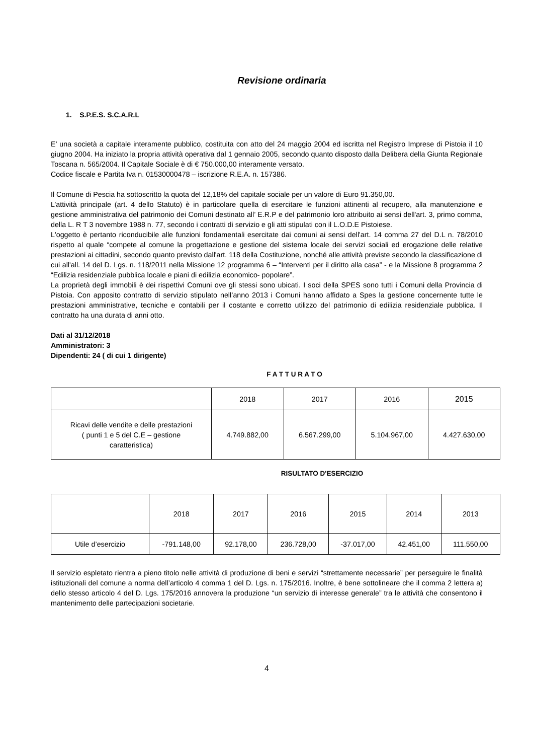Revisione ordinaria
1. S.P.E.S. S.C.A.R.L
E’ una società a capitale interamente pubblico, costituita con atto del 24 maggio 2004 ed iscritta nel Registro Imprese di Pistoia il 10 giugno 2004. Ha iniziato la propria attività operativa dal 1 gennaio 2005, secondo quanto disposto dalla Delibera della Giunta Regionale Toscana n. 565/2004. Il Capitale Sociale è di € 750.000,00 interamente versato.
Codice fiscale e Partita Iva n. 01530000478 – iscrizione R.E.A. n. 157386.
Il Comune di Pescia ha sottoscritto la quota del 12,18% del capitale sociale per un valore di Euro 91.350,00.
L’attività principale (art. 4 dello Statuto) è in particolare quella di esercitare le funzioni attinenti al recupero, alla manutenzione e gestione amministrativa del patrimonio dei Comuni destinato all’ E.R.P e del patrimonio loro attribuito ai sensi dell'art. 3, primo comma, della L. R T 3 novembre 1988 n. 77, secondo i contratti di servizio e gli atti stipulati con il L.O.D.E Pistoiese.
L'oggetto è pertanto riconducibile alle funzioni fondamentali esercitate dai comuni ai sensi dell'art. 14 comma 27 del D.L n. 78/2010 rispetto al quale “compete al comune la progettazione e gestione del sistema locale dei servizi sociali ed erogazione delle relative prestazioni ai cittadini, secondo quanto previsto dall'art. 118 della Costituzione, nonché alle attività previste secondo la classificazione di cui all'all. 14 del D. Lgs. n. 118/2011 nella Missione 12 programma 6 – “Interventi per il diritto alla casa” - e la Missione 8 programma 2 “Edilizia residenziale pubblica locale e piani di edilizia economico- popolare”.
La proprietà degli immobili è dei rispettivi Comuni ove gli stessi sono ubicati. I soci della SPES sono tutti i Comuni della Provincia di Pistoia. Con apposito contratto di servizio stipulato nell’anno 2013 i Comuni hanno affidato a Spes la gestione concernente tutte le prestazioni amministrative, tecniche e contabili per il costante e corretto utilizzo del patrimonio di edilizia residenziale pubblica. Il contratto ha una durata di anni otto.
Dati al 31/12/2018
Amministratori: 3
Dipendenti: 24 ( di cui 1 dirigente)
F A T T U R A T O
| | 2018 | 2017 | 2016 | 2015 |
| --- | --- | --- | --- | --- |
| Ricavi delle vendite e delle prestazioni ( punti 1 e 5 del C.E – gestione caratteristica) | 4.749.882,00 | 6.567.299,00 | 5.104.967,00 | 4.427.630,00 |
RISULTATO D'ESERCIZIO
| | 2018 | 2017 | 2016 | 2015 | 2014 | 2013 |
| --- | --- | --- | --- | --- | --- | --- |
| Utile d’esercizio | -791.148,00 | 92.178,00 | 236.728,00 | -37.017,00 | 42.451,00 | 111.550,00 |
Il servizio espletato rientra a pieno titolo nelle attività di produzione di beni e servizi “strettamente necessarie” per perseguire le finalità istituzionali del comune a norma dell’articolo 4 comma 1 del D. Lgs. n. 175/2016. Inoltre, è bene sottolineare che il comma 2 lettera a) dello stesso articolo 4 del D. Lgs. 175/2016 annovera la produzione “un servizio di interesse generale” tra le attività che consentono il mantenimento delle partecipazioni societarie.
4